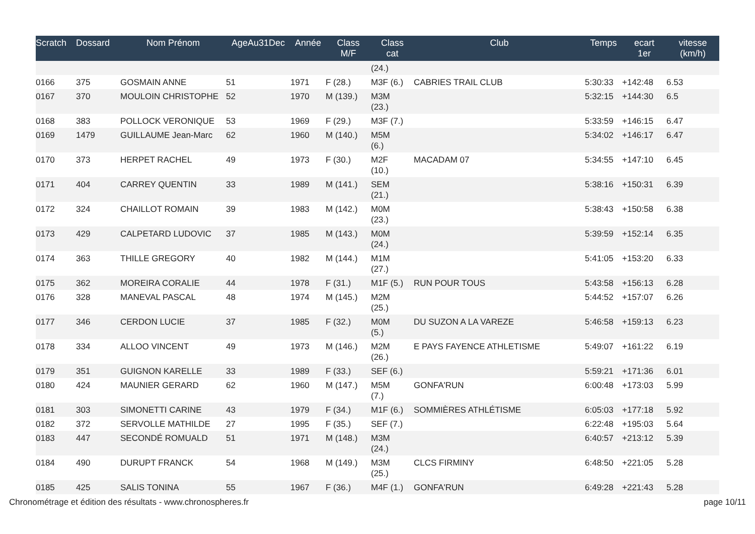| Scratch | Dossard | Nom Prénom | AgeAu31Dec | Année | Class M/F | Class cat | Club | Temps | ecart 1er | vitesse (km/h) |
| --- | --- | --- | --- | --- | --- | --- | --- | --- | --- | --- |
| | | | | | | (24.) | | | | |
| 0166 | 375 | GOSMAIN ANNE | 51 | 1971 | F (28.) | M3F (6.) | CABRIES TRAIL CLUB | 5:30:33 | +142:48 | 6.53 |
| 0167 | 370 | MOULOIN CHRISTOPHE | 52 | 1970 | M (139.) | M3M (23.) | | 5:32:15 | +144:30 | 6.5 |
| 0168 | 383 | POLLOCK VERONIQUE | 53 | 1969 | F (29.) | M3F (7.) | | 5:33:59 | +146:15 | 6.47 |
| 0169 | 1479 | GUILLAUME Jean-Marc | 62 | 1960 | M (140.) | M5M (6.) | | 5:34:02 | +146:17 | 6.47 |
| 0170 | 373 | HERPET RACHEL | 49 | 1973 | F (30.) | M2F (10.) | MACADAM 07 | 5:34:55 | +147:10 | 6.45 |
| 0171 | 404 | CARREY QUENTIN | 33 | 1989 | M (141.) | SEM (21.) | | 5:38:16 | +150:31 | 6.39 |
| 0172 | 324 | CHAILLOT ROMAIN | 39 | 1983 | M (142.) | M0M (23.) | | 5:38:43 | +150:58 | 6.38 |
| 0173 | 429 | CALPETARD LUDOVIC | 37 | 1985 | M (143.) | M0M (24.) | | 5:39:59 | +152:14 | 6.35 |
| 0174 | 363 | THILLE GREGORY | 40 | 1982 | M (144.) | M1M (27.) | | 5:41:05 | +153:20 | 6.33 |
| 0175 | 362 | MOREIRA CORALIE | 44 | 1978 | F (31.) | M1F (5.) | RUN POUR TOUS | 5:43:58 | +156:13 | 6.28 |
| 0176 | 328 | MANEVAL PASCAL | 48 | 1974 | M (145.) | M2M (25.) | | 5:44:52 | +157:07 | 6.26 |
| 0177 | 346 | CERDON LUCIE | 37 | 1985 | F (32.) | M0M (5.) | DU SUZON A LA VAREZE | 5:46:58 | +159:13 | 6.23 |
| 0178 | 334 | ALLOO VINCENT | 49 | 1973 | M (146.) | M2M (26.) | E PAYS FAYENCE ATHLETISME | 5:49:07 | +161:22 | 6.19 |
| 0179 | 351 | GUIGNON KARELLE | 33 | 1989 | F (33.) | SEF (6.) | | 5:59:21 | +171:36 | 6.01 |
| 0180 | 424 | MAUNIER GERARD | 62 | 1960 | M (147.) | M5M (7.) | GONFA'RUN | 6:00:48 | +173:03 | 5.99 |
| 0181 | 303 | SIMONETTI CARINE | 43 | 1979 | F (34.) | M1F (6.) | SOMMIÈRES ATHLÉTISME | 6:05:03 | +177:18 | 5.92 |
| 0182 | 372 | SERVOLLE MATHILDE | 27 | 1995 | F (35.) | SEF (7.) | | 6:22:48 | +195:03 | 5.64 |
| 0183 | 447 | SECONDÉ ROMUALD | 51 | 1971 | M (148.) | M3M (24.) | | 6:40:57 | +213:12 | 5.39 |
| 0184 | 490 | DURUPT FRANCK | 54 | 1968 | M (149.) | M3M (25.) | CLCS FIRMINY | 6:48:50 | +221:05 | 5.28 |
| 0185 | 425 | SALIS TONINA | 55 | 1967 | F (36.) | M4F (1.) | GONFA'RUN | 6:49:28 | +221:43 | 5.28 |
Chronométrage et édition des résultats - www.chronospheres.fr page 10/11